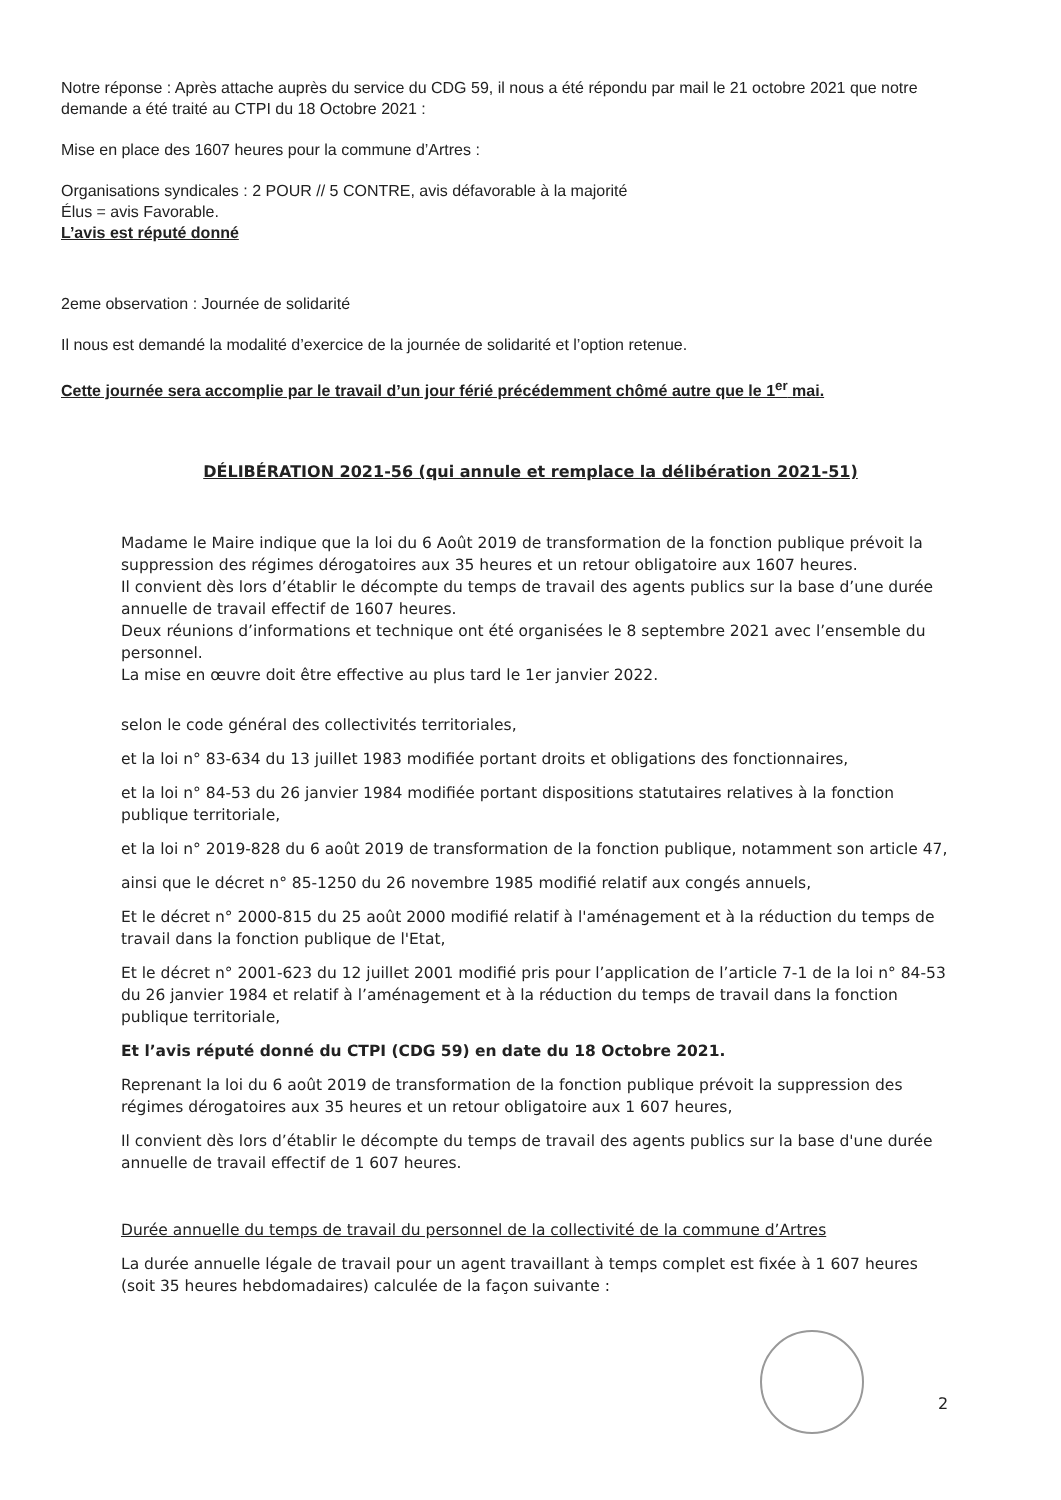Notre réponse : Après attache auprès du service du CDG 59, il nous a été répondu par mail le 21 octobre 2021 que notre demande a été traité au CTPI du 18 Octobre 2021 :
Mise en place des 1607 heures pour la commune d’Artres :
Organisations syndicales : 2 POUR // 5 CONTRE, avis défavorable à la majorité
Élus = avis Favorable.
L’avis est réputé donné
2eme observation : Journée de solidarité
Il nous est demandé la modalité d’exercice de la journée de solidarité et l’option retenue.
Cette journée sera accomplie par le travail d’un jour férié précédemment chômé autre que le 1<sup>er</sup> mai.
DÉLIBÉRATION 2021-56 (qui annule et remplace la délibération 2021-51)
Madame le Maire indique que la loi du 6 Août 2019 de transformation de la fonction publique prévoit la suppression des régimes dérogatoires aux 35 heures et un retour obligatoire aux 1607 heures.
Il convient dès lors d’établir le décompte du temps de travail des agents publics sur la base d’une durée annuelle de travail effectif de 1607 heures.
Deux réunions d’informations et technique ont été organisées le 8 septembre 2021 avec l’ensemble du personnel.
La mise en œuvre doit être effective au plus tard le 1er janvier 2022.
selon le code général des collectivités territoriales,
et la loi n° 83-634 du 13 juillet 1983 modifiée portant droits et obligations des fonctionnaires,
et la loi n° 84-53 du 26 janvier 1984 modifiée portant dispositions statutaires relatives à la fonction publique territoriale,
et la loi n° 2019-828 du 6 août 2019 de transformation de la fonction publique, notamment son article 47,
ainsi que le décret n° 85-1250 du 26 novembre 1985 modifié relatif aux congés annuels,
Et le décret n° 2000-815 du 25 août 2000 modifié relatif à l'aménagement et à la réduction du temps de travail dans la fonction publique de l'Etat,
Et le décret n° 2001-623 du 12 juillet 2001 modifié pris pour l’application de l’article 7-1 de la loi n° 84-53 du 26 janvier 1984 et relatif à l’aménagement et à la réduction du temps de travail dans la fonction publique territoriale,
Et l’avis réputé donné du CTPI (CDG 59) en date du 18 Octobre 2021.
Reprenant la loi du 6 août 2019 de transformation de la fonction publique prévoit la suppression des régimes dérogatoires aux 35 heures et un retour obligatoire aux 1 607 heures,
Il convient dès lors d’établir le décompte du temps de travail des agents publics sur la base d'une durée annuelle de travail effectif de 1 607 heures.
Durée annuelle du temps de travail du personnel de la collectivité de la commune d’Artres
La durée annuelle légale de travail pour un agent travaillant à temps complet est fixée à 1 607 heures (soit 35 heures hebdomadaires) calculée de la façon suivante :
2